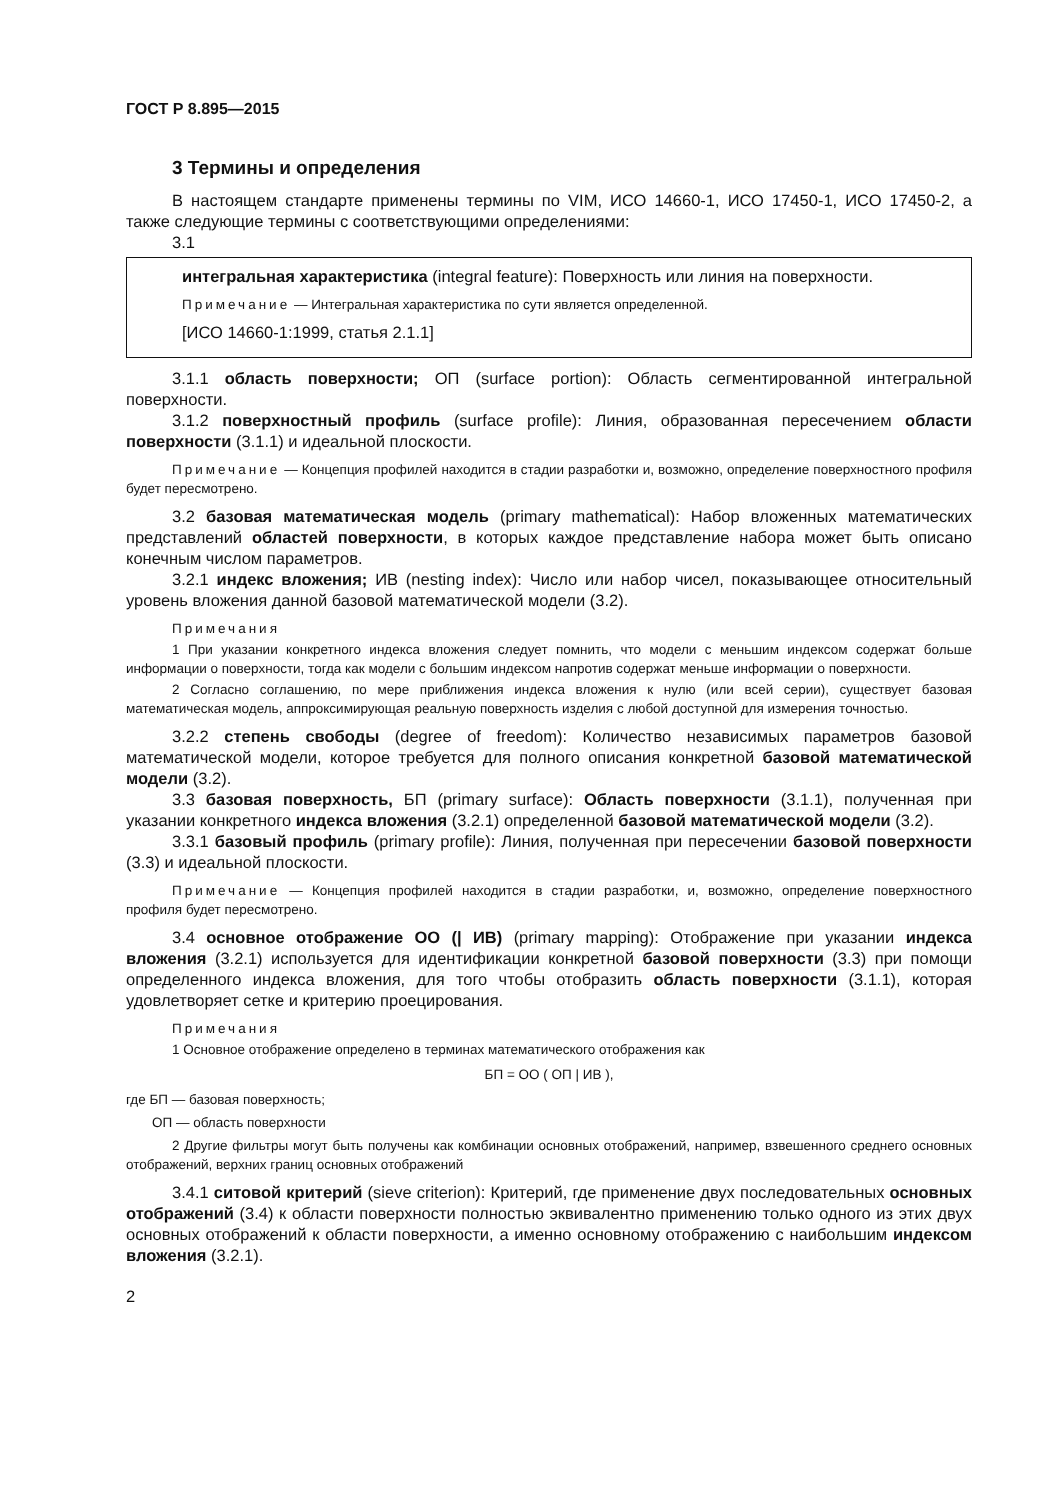ГОСТ Р 8.895—2015
3 Термины и определения
В настоящем стандарте применены термины по VIM, ИСО 14660-1, ИСО 17450-1, ИСО 17450-2, а также следующие термины с соответствующими определениями:
3.1
интегральная характеристика (integral feature): Поверхность или линия на поверхности.
Примечание — Интегральная характеристика по сути является определенной.
[ИСО 14660-1:1999, статья 2.1.1]
3.1.1 область поверхности; ОП (surface portion): Область сегментированной интегральной поверхности.
3.1.2 поверхностный профиль (surface profile): Линия, образованная пересечением области поверхности (3.1.1) и идеальной плоскости.
Примечание — Концепция профилей находится в стадии разработки и, возможно, определение поверхностного профиля будет пересмотрено.
3.2 базовая математическая модель (primary mathematical): Набор вложенных математических представлений областей поверхности, в которых каждое представление набора может быть описано конечным числом параметров.
3.2.1 индекс вложения; ИВ (nesting index): Число или набор чисел, показывающее относительный уровень вложения данной базовой математической модели (3.2).
Примечания
1 При указании конкретного индекса вложения следует помнить, что модели с меньшим индексом содержат больше информации о поверхности, тогда как модели с большим индексом напротив содержат меньше информации о поверхности.
2 Согласно соглашению, по мере приближения индекса вложения к нулю (или всей серии), существует базовая математическая модель, аппроксимирующая реальную поверхность изделия с любой доступной для измерения точностью.
3.2.2 степень свободы (degree of freedom): Количество независимых параметров базовой математической модели, которое требуется для полного описания конкретной базовой математической модели (3.2).
3.3 базовая поверхность, БП (primary surface): Область поверхности (3.1.1), полученная при указании конкретного индекса вложения (3.2.1) определенной базовой математической модели (3.2).
3.3.1 базовый профиль (primary profile): Линия, полученная при пересечении базовой поверхности (3.3) и идеальной плоскости.
Примечание — Концепция профилей находится в стадии разработки, и, возможно, определение поверхностного профиля будет пересмотрено.
3.4 основное отображение ОО (| ИВ) (primary mapping): Отображение при указании индекса вложения (3.2.1) используется для идентификации конкретной базовой поверхности (3.3) при помощи определенного индекса вложения, для того чтобы отобразить область поверхности (3.1.1), которая удовлетворяет сетке и критерию проецирования.
Примечания
1 Основное отображение определено в терминах математического отображения как
БП = ОО ( ОП | ИВ ),
где БП — базовая поверхность;
ОП — область поверхности
2 Другие фильтры могут быть получены как комбинации основных отображений, например, взвешенного среднего основных отображений, верхних границ основных отображений
3.4.1 ситовой критерий (sieve criterion): Критерий, где применение двух последовательных основных отображений (3.4) к области поверхности полностью эквивалентно применению только одного из этих двух основных отображений к области поверхности, а именно основному отображению с наибольшим индексом вложения (3.2.1).
2